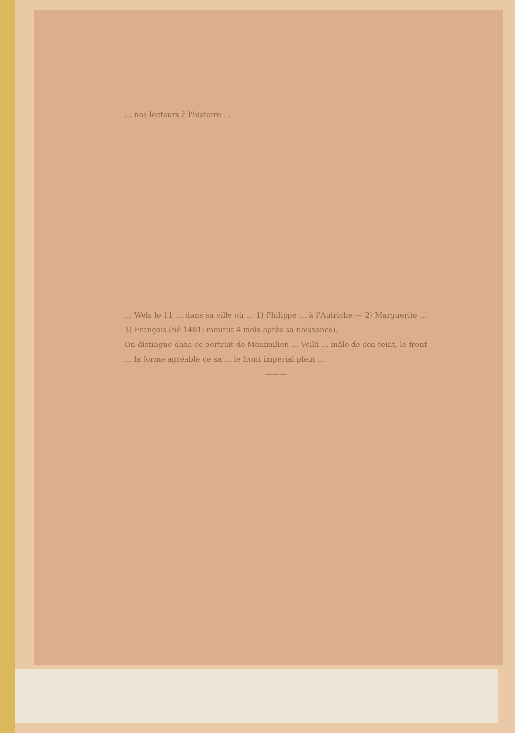… nos lecteurs à l'histoire …
… Wels le 11 … dans sa ville où … 1) Philippe … à l'Autriche — 2) Marguerite … 3) François (né 1481; mourut 4 mois après sa naissance).
On distingue dans ce portrait de Maximilien … Voilà … mâle de son teint, le front … la forme agréable de sa … le front impérial plein …
———